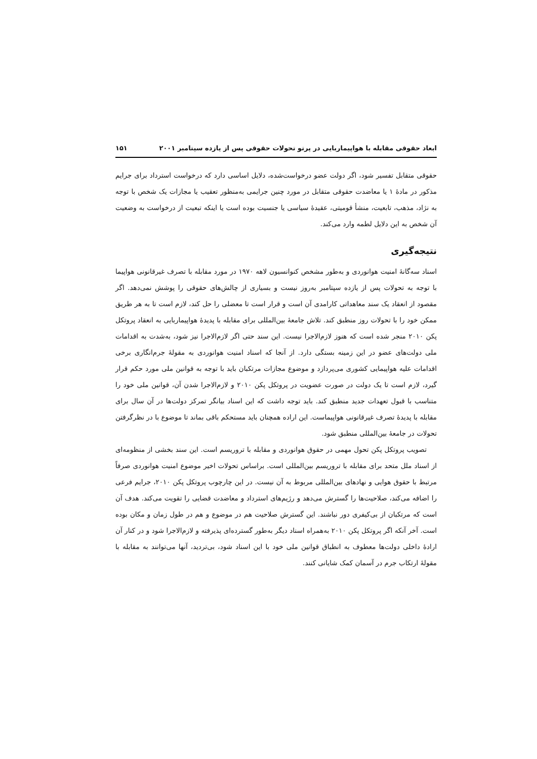ابعاد حقوقی مقابله با هواپیماربایی در پرتو تحولات حقوقی پس از یازده سپتامبر ۲۰۰۱ ۱۵۱
حقوقی متقابل تفسیر شود، اگر دولت عضو درخواست‌شده، دلایل اساسی دارد که درخواست استرداد برای جرایم مذکور در مادهٔ ۱ یا معاضدت حقوقی متقابل در مورد چنین جرایمی به‌منظور تعقیب یا مجازات یک شخص با توجه به نژاد، مذهب، تابعیت، منشأ قومیتی، عقیدهٔ سیاسی یا جنسیت بوده است یا اینکه تبعیت از درخواست به وضعیت آن شخص به این دلایل لطمه وارد می‌کند.
نتیجه‌گیری
اسناد سه‌گانهٔ امنیت هوانوردی و به‌طور مشخص کنوانسیون لاهه ۱۹۷۰ در مورد مقابله با تصرف غیرقانونی هواپیما با توجه به تحولات پس از یازده سپتامبر به‌روز نیست و بسیاری از چالش‌های حقوقی را پوشش نمی‌دهد. اگر مقصود از انعقاد یک سند معاهداتی کارامدی آن است و قرار است تا معضلی را حل کند، لازم است تا به هر طریق ممکن خود را با تحولات روز منطبق کند. تلاش جامعهٔ بین‌المللی برای مقابله با پدیدهٔ هواپیماربایی به انعقاد پروتکل پکن ۲۰۱۰ منجر شده است که هنوز لازم‌الاجرا نیست. این سند حتی اگر لازم‌الاجرا نیز شود، به‌شدت به اقدامات ملی دولت‌های عضو در این زمینه بستگی دارد. از آنجا که اسناد امنیت هوانوردی به مقولهٔ جرم‌انگاری برخی اقدامات علیه هواپیمایی کشوری می‌پردازد و موضوع مجازات مرتکبان باید با توجه به قوانین ملی مورد حکم قرار گیرد، لازم است تا یک دولت در صورت عضویت در پروتکل پکن ۲۰۱۰ و لازم‌الاجرا شدن آن، قوانین ملی خود را متناسب با قبول تعهدات جدید منطبق کند. باید توجه داشت که این اسناد بیانگر تمرکز دولت‌ها در آن سال برای مقابله با پدیدهٔ تصرف غیرقانونی هواپیماست. این اراده همچنان باید مستحکم باقی بماند تا موضوع با در نظرگرفتن تحولات در جامعهٔ بین‌المللی منطبق شود.
تصویب پروتکل پکن تحول مهمی در حقوق هوانوردی و مقابله با تروریسم است. این سند بخشی از منظومه‌ای از اسناد ملل متحد برای مقابله با تروریسم بین‌المللی است. براساس تحولات اخیر موضوع امنیت هوانوردی صرفاً مرتبط با حقوق هوایی و نهادهای بین‌المللی مربوط به آن نیست. در این چارچوب پروتکل پکن ۲۰۱۰، جرایم فرعی را اضافه می‌کند، صلاحیت‌ها را گسترش می‌دهد و رژیم‌های استرداد و معاضدت قضایی را تقویت می‌کند. هدف آن است که مرتکبان از بی‌کیفری دور نباشند. این گسترش صلاحیت هم در موضوع و هم در طول زمان و مکان بوده است. آخر آنکه اگر پروتکل پکن ۲۰۱۰ به‌همراه اسناد دیگر به‌طور گسترده‌ای پذیرفته و لازم‌الاجرا شود و در کنار آن ارادهٔ داخلی دولت‌ها معطوف به انطباق قوانین ملی خود با این اسناد شود، بی‌تردید، آنها می‌توانند به مقابله با مقولهٔ ارتکاب جرم در آسمان کمک شایانی کنند.